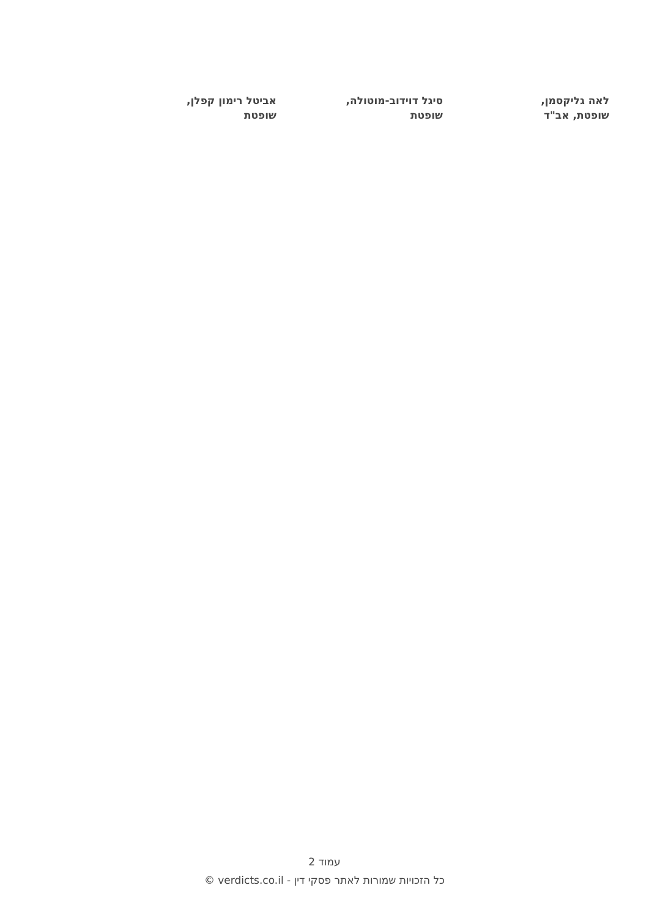לאה גליקסמן,
שופטת, אב"ד
סיגל דוידוב-מוטולה,
שופטת
אביטל רימון קפלן,
שופטת
עמוד 2
כל הזכויות שמורות לאתר פסקי דין - verdicts.co.il ©